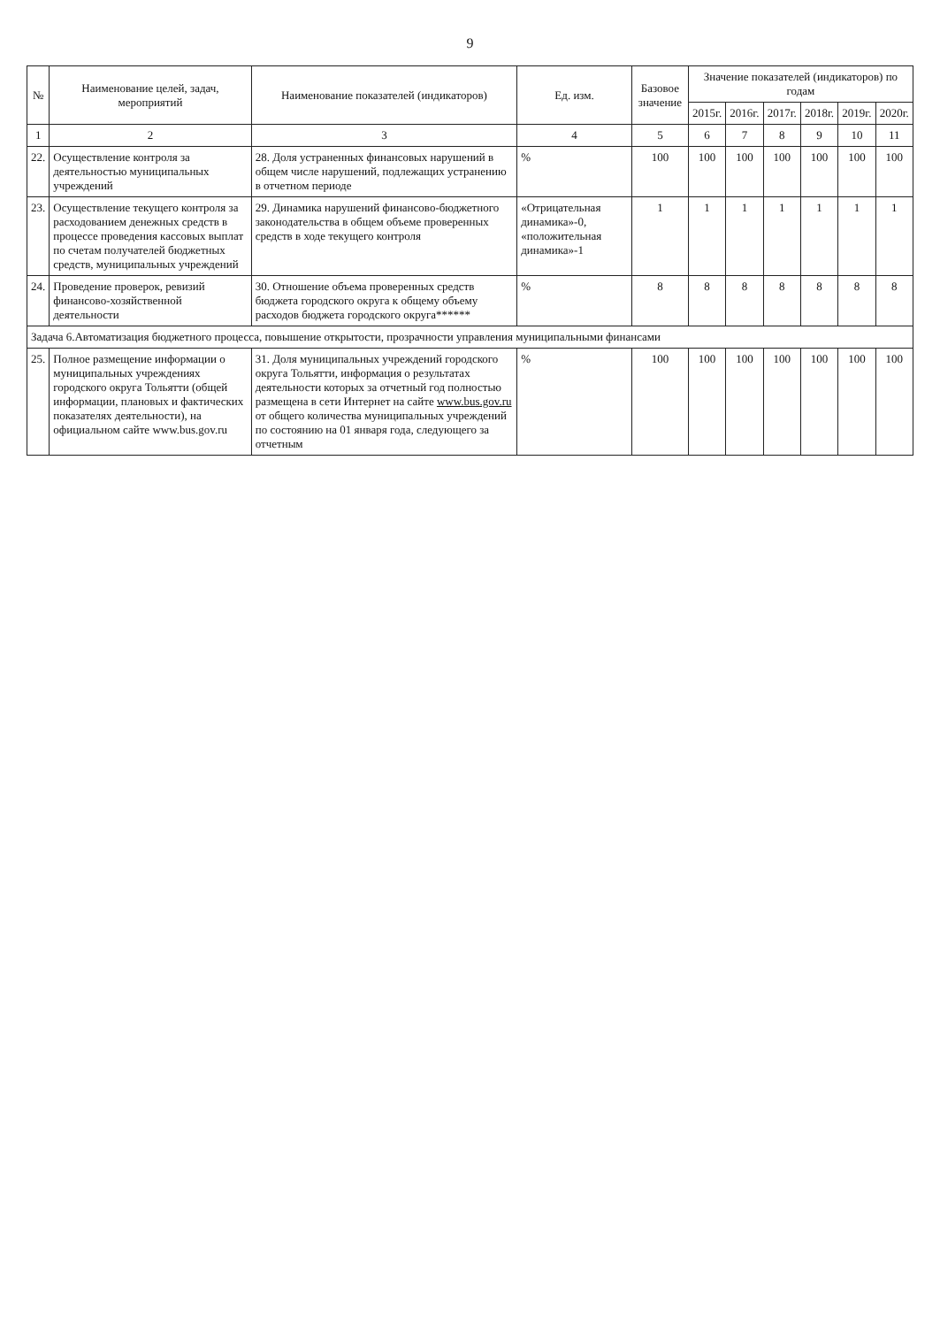9
| № | Наименование целей, задач, мероприятий | Наименование показателей (индикаторов) | Ед. изм. | Базовое значение | Значение показателей (индикаторов) по годам | | | | | |
| --- | --- | --- | --- | --- | --- | --- | --- | --- | --- | --- |
| | | | | | 2015г. | 2016г. | 2017г. | 2018г. | 2019г. | 2020г. |
| 1 | 2 | 3 | 4 | 5 | 6 | 7 | 8 | 9 | 10 | 11 |
| 22. | Осуществление контроля за деятельностью муниципальных учреждений | 28. Доля устраненных финансовых нарушений в общем числе нарушений, подлежащих устранению в отчетном периоде | % | 100 | 100 | 100 | 100 | 100 | 100 | 100 |
| 23. | Осуществление текущего контроля за расходованием денежных средств в процессе проведения кассовых выплат по счетам получателей бюджетных средств, муниципальных учреждений | 29. Динамика нарушений финансово-бюджетного законодательства в общем объеме проверенных средств в ходе текущего контроля | «Отрицательная динамика»-0, «положительная динамика»-1 | 1 | 1 | 1 | 1 | 1 | 1 | 1 |
| 24. | Проведение проверок, ревизий финансово-хозяйственной деятельности | 30. Отношение объема проверенных средств бюджета городского округа к общему объему расходов бюджета городского округа****** | % | 8 | 8 | 8 | 8 | 8 | 8 | 8 |
| Задача 6.Автоматизация бюджетного процесса, повышение открытости, прозрачности управления муниципальными финансами | | | | | | | | | | |
| 25. | Полное размещение информации о муниципальных учреждениях городского округа Тольятти (общей информации, плановых и фактических показателях деятельности), на официальном сайте www.bus.gov.ru | 31. Доля муниципальных учреждений городского округа Тольятти, информация о результатах деятельности которых за отчетный год полностью размещена в сети Интернет на сайте www.bus.gov.ru от общего количества муниципальных учреждений по состоянию на 01 января года, следующего за отчетным | % | 100 | 100 | 100 | 100 | 100 | 100 | 100 |